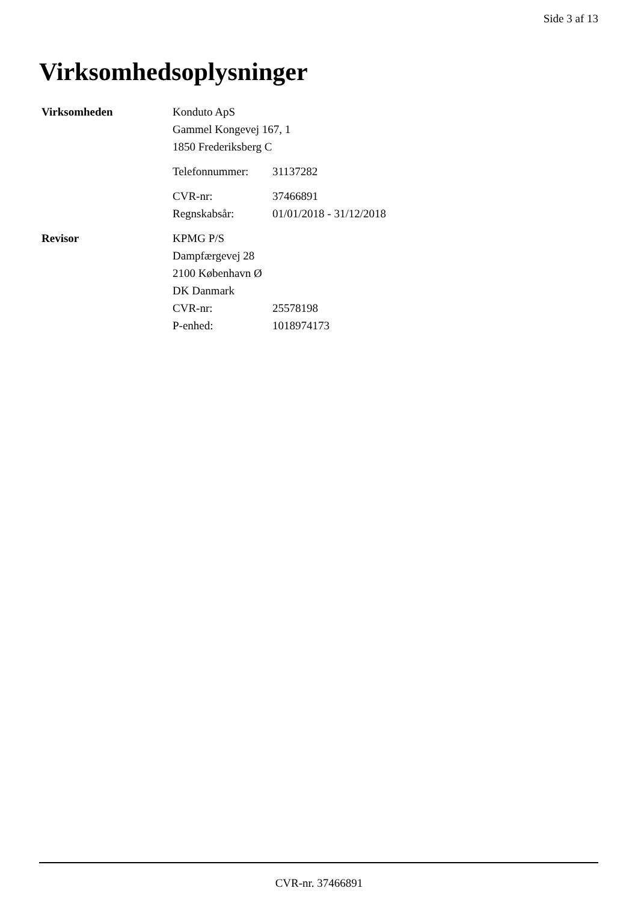Side 3 af 13
Virksomhedsoplysninger
| Virksomheden | Konduto ApS | |
| | Gammel Kongevej 167, 1 | |
| | 1850 Frederiksberg C | |
| | Telefonnummer: | 31137282 |
| | CVR-nr: | 37466891 |
| | Regnskabsår: | 01/01/2018 - 31/12/2018 |
| Revisor | KPMG P/S | |
| | Dampfærgevej 28 | |
| | 2100 København Ø | |
| | DK Danmark | |
| | CVR-nr: | 25578198 |
| | P-enhed: | 1018974173 |
CVR-nr. 37466891